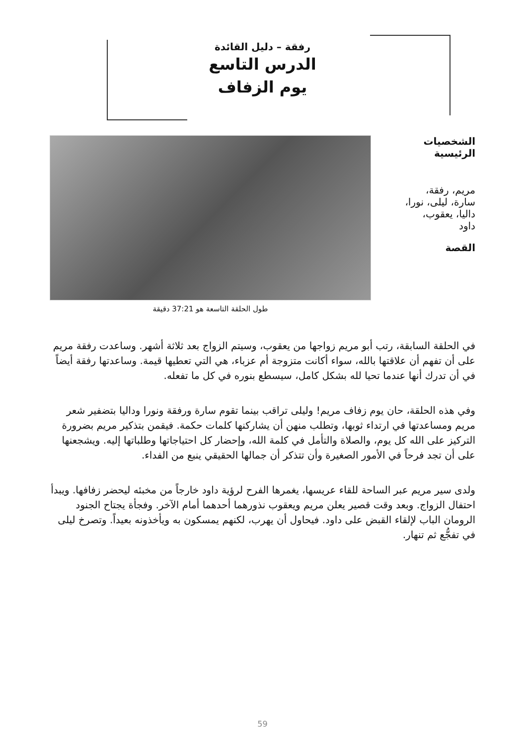رفقة – دليل القائدة
الدرس التاسع
يوم الزفاف
الشخصيات
الرئيسية
مريم، رفقة،
سارة، ليلى، نورا،
داليا، يعقوب،
داود
القصة
طول الحلقة التاسعة هو 37:21 دقيقة
في الحلقة السابقة، رتب أبو مريم زواجها من يعقوب، وسيتم الزواج بعد ثلاثة أشهر. وساعدت رفقة مريم على أن تفهم أن علاقتها بالله، سواء أكانت متزوجة أم عزباء، هي التي تعطيها قيمة. وساعدتها رفقة أيضاً في أن تدرك أنها عندما تحيا لله بشكل كامل، سيسطع بنوره في كل ما تفعله.
وفي هذه الحلقة، حان يوم زفاف مريم! وليلى تراقب بينما تقوم سارة ورفقة ونورا وداليا بتضفير شعر مريم ومساعدتها في ارتداء ثوبها، وتطلب منهن أن يشاركنها كلمات حكمة. فيقمن بتذكير مريم بضرورة التركيز على الله كل يوم، والصلاة والتأمل في كلمة الله، وإحضار كل احتياجاتها وطلباتها إليه. ويشجعنها على أن تجد فرحاً في الأمور الصغيرة وأن تتذكر أن جمالها الحقيقي ينبع من الفداء.
ولدى سير مريم عبر الساحة للقاء عريسها، يغمرها الفرح لرؤية داود خارجاً من مخبئه ليحضر زفافها. ويبدأ احتفال الزواج. وبعد وقت قصير يعلن مريم ويعقوب نذورهما أحدهما أمام الآخر. وفجأة يجتاح الجنود الرومان الباب لإلقاء القبض على داود. فيحاول أن يهرب، لكنهم يمسكون به ويأخذونه بعيداً. وتصرخ ليلى في تفجُّع ثم تنهار.
59